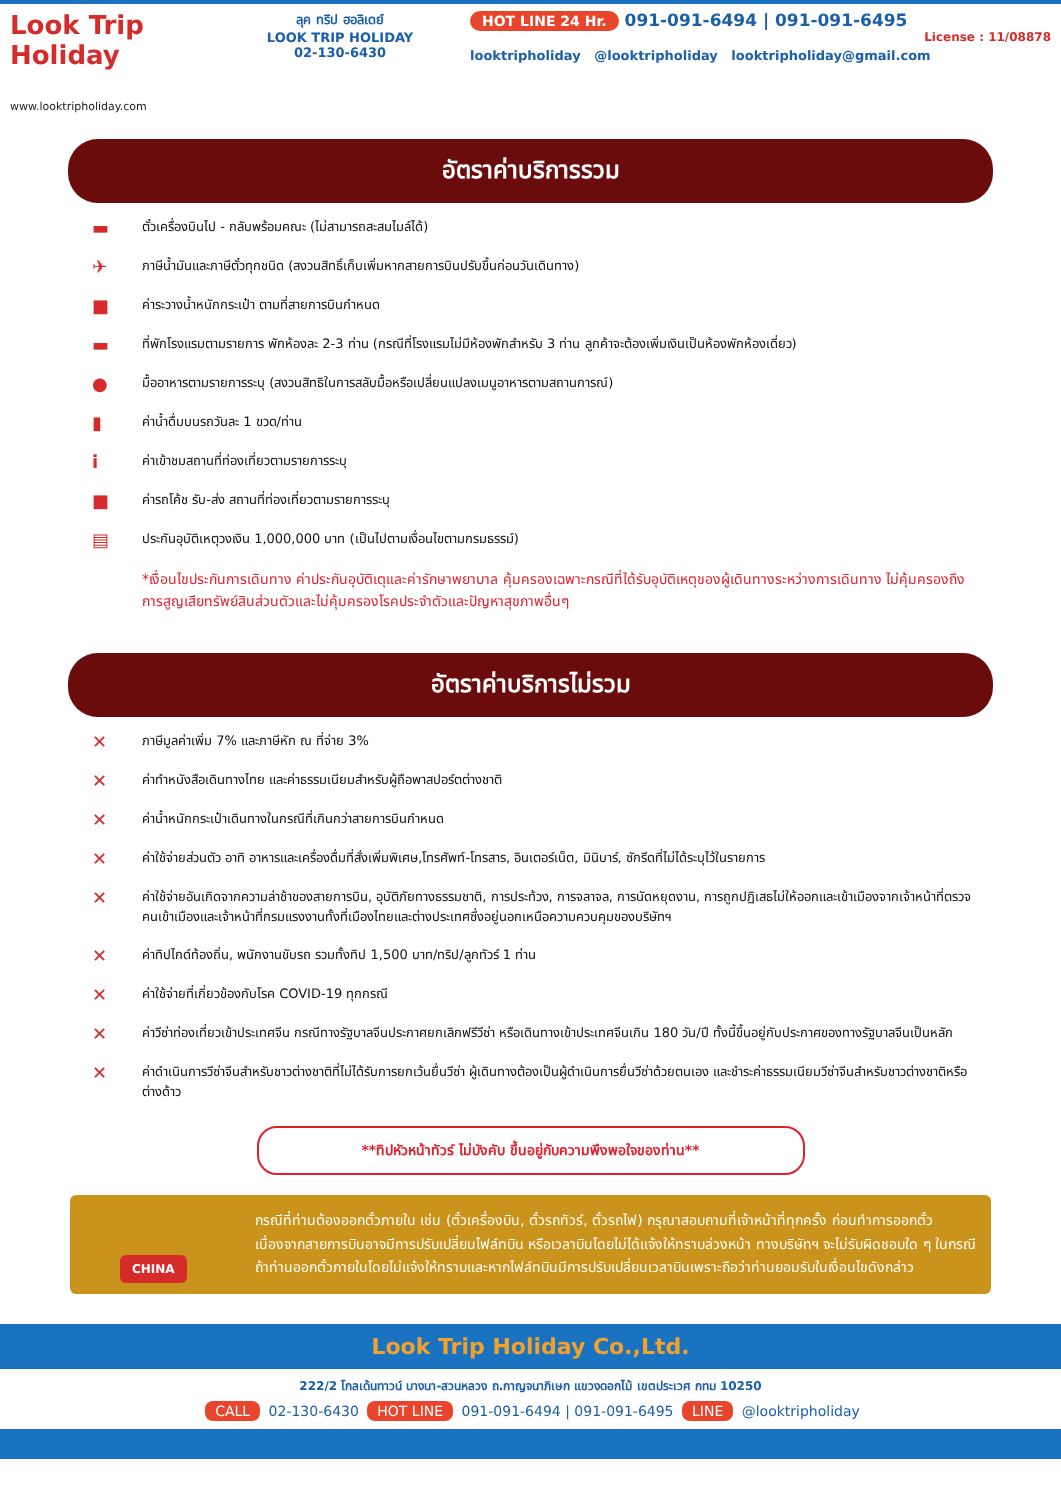Look Trip Holiday
www.looktripholiday.com
ลุค ทริป ฮอลิเดย์
LOOK TRIP HOLIDAY
02-130-6430
HOT LINE 24 Hr. 091-091-6494 | 091-091-6495
License : 11/08878
looktripholiday @looktripholiday looktripholiday@gmail.com
อัตราค่าบริการรวม
▬ ตั๋วเครื่องบินไป - กลับพร้อมคณะ (ไม่สามารถสะสมไมล์ได้)
✈ ภาษีน้ำมันและภาษีตั๋วทุกชนิด (สงวนสิทธิ์เก็บเพิ่มหากสายการบินปรับขึ้นก่อนวันเดินทาง)
■ ค่าระวางน้ำหนักกระเป๋า ตามที่สายการบินกำหนด
▬ ที่พักโรงแรมตามรายการ พักห้องละ 2-3 ท่าน (กรณีที่โรงแรมไม่มีห้องพักสำหรับ 3 ท่าน ลูกค้าจะต้องเพิ่มเงินเป็นห้องพักห้องเดี่ยว)
● มื้ออาหารตามรายการระบุ (สงวนสิทธิในการสลับมื้อหรือเปลี่ยนแปลงเมนูอาหารตามสถานการณ์)
▮ ค่าน้ำดื่มบนรถวันละ 1 ขวด/ท่าน
iค่าเข้าชมสถานที่ท่องเที่ยวตามรายการระบุ
■ ค่ารถโค้ช รับ-ส่ง สถานที่ท่องเที่ยวตามรายการระบุ
▤ ประกันอุบัติเหตุวงเงิน 1,000,000 บาท (เป็นไปตามเงื่อนไขตามกรมธรรม์)
*เงื่อนไขประกันการเดินทาง ค่าประกันอุบัติเตุและค่ารักษาพยาบาล คุ้มครองเฉพาะกรณีที่ได้รับอุบัติเหตุของผู้เดินทางระหว่างการเดินทาง ไม่คุ้มครองถึงการสูญเสียทรัพย์สินส่วนตัวและไม่คุ้มครองโรคประจำตัวและปัญหาสุขภาพอื่นๆ
อัตราค่าบริการไม่รวม
✕ ภาษีมูลค่าเพิ่ม 7% และภาษีหัก ณ ที่จ่าย 3%
✕ ค่าทำหนังสือเดินทางไทย และค่าธรรมเนียมสำหรับผู้ถือพาสปอร์ตต่างชาติ
✕ ค่าน้ำหนักกระเป๋าเดินทางในกรณีที่เกินกว่าสายการบินกำหนด
✕ ค่าใช้จ่ายส่วนตัว อาทิ อาหารและเครื่องดื่มที่สั่งเพิ่มพิเศษ,โทรศัพท์-โทรสาร, อินเตอร์เน็ต, มินิบาร์, ซักรีดที่ไม่ได้ระบุไว้ในรายการ
✕ ค่าใช้จ่ายอันเกิดจากความล่าช้าของสายการบิน, อุบัติภัยทางธรรมชาติ, การประท้วง, การจลาจล, การนัดหยุดงาน, การถูกปฏิเสธไม่ให้ออกและเข้าเมืองจากเจ้าหน้าที่ตรวจคนเข้าเมืองและเจ้าหน้าที่กรมแรงงานทั้งที่เมืองไทยและต่างประเทศซึ่งอยู่นอกเหนือความควบคุมของบริษัทฯ
✕ ค่าทิปไกด์ท้องถิ่น, พนักงานขับรถ รวมทั้งทิป 1,500 บาท/ทริป/ลูกทัวร์ 1 ท่าน
✕ ค่าใช้จ่ายที่เกี่ยวข้องกับโรค COVID-19 ทุกกรณี
✕ ค่าวีซ่าท่องเที่ยวเข้าประเทศจีน กรณีทางรัฐบาลจีนประกาศยกเลิกฟรีวีซ่า หรือเดินทางเข้าประเทศจีนเกิน 180 วัน/ปี ทั้งนี้ขึ้นอยู่กับประกาศของทางรัฐบาลจีนเป็นหลัก
✕ ค่าดำเนินการวีซ่าจีนสำหรับชาวต่างชาติที่ไม่ได้รับการยกเว้นยื่นวีซ่า ผู้เดินทางต้องเป็นผู้ดำเนินการยื่นวีซ่าด้วยตนเอง และชำระค่าธรรมเนียมวีซ่าจีนสำหรับชาวต่างชาติหรือต่างด้าว
**ทิปหัวหน้าทัวร์ ไม่บังคับ ขึ้นอยู่กับความพึงพอใจของท่าน**
CHINA
กรณีที่ท่านต้องออกตั๋วภายใน เช่น (ตั๋วเครื่องบิน, ตั๋วรถทัวร์, ตั๋วรถไฟ) กรุณาสอบถามที่เจ้าหน้าที่ทุกครั้ง ก่อนทำการออกตั๋ว เนื่องจากสายการบินอาจมีการปรับเปลี่ยนไฟล์ทบิน หรือเวลาบินโดยไม่ได้แจ้งให้ทราบล่วงหน้า ทางบริษัทฯ จะไม่รับผิดชอบใด ๆ ในกรณี ถ้าท่านออกตั๋วภายในโดยไม่แจ้งให้ทราบและหากไฟล์ทบินมีการปรับเปลี่ยนเวลาบินเพราะถือว่าท่านยอมรับในเงื่อนไขดังกล่าว
Look Trip Holiday Co.,Ltd.
222/2 โกลเด้นทาวน์ บางนา-สวนหลวง ถ.กาญจนาภิเษก แขวงดอกไม้ เขตประเวศ กทม 10250
CALL 02-130-6430 HOT LINE 091-091-6494 | 091-091-6495 LINE @looktripholiday